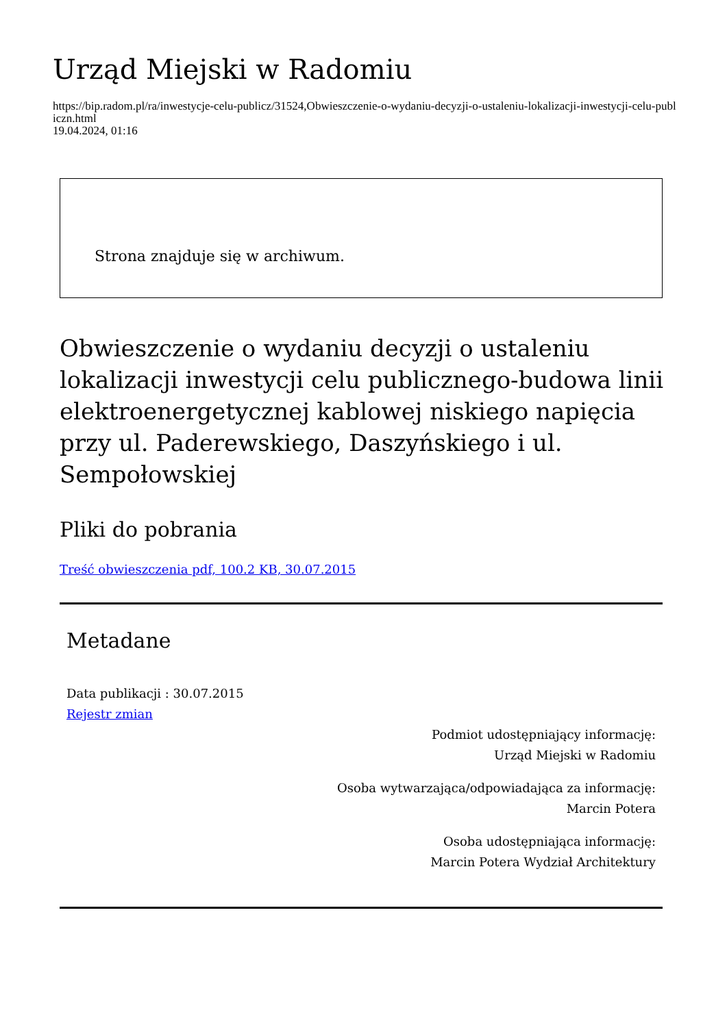Urząd Miejski w Radomiu
https://bip.radom.pl/ra/inwestycje-celu-publicz/31524,Obwieszczenie-o-wydaniu-decyzji-o-ustaleniu-lokalizacji-inwestycji-celu-publiczn.html
19.04.2024, 01:16
Strona znajduje się w archiwum.
Obwieszczenie o wydaniu decyzji o ustaleniu lokalizacji inwestycji celu publicznego-budowa linii elektroenergetycznej kablowej niskiego napięcia przy ul. Paderewskiego, Daszyńskiego i ul. Sempołowskiej
Pliki do pobrania
Treść obwieszczenia pdf, 100.2 KB, 30.07.2015
Metadane
Data publikacji : 30.07.2015
Rejestr zmian
Podmiot udostępniający informację:
Urząd Miejski w Radomiu
Osoba wytwarzająca/odpowiadająca za informację:
Marcin Potera
Osoba udostępniająca informację:
Marcin Potera Wydział Architektury